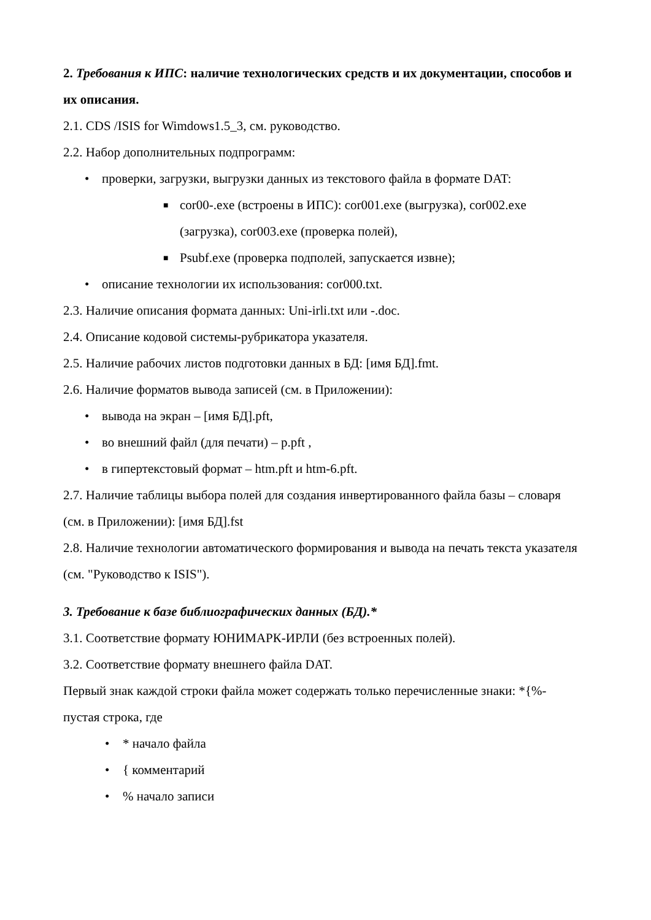2. Требования к ИПС: наличие технологических средств и их документации, способов и их описания.
2.1. CDS /ISIS for Wimdows1.5_3, см. руководство.
2.2. Набор дополнительных подпрограмм:
• проверки, загрузки, выгрузки данных из текстового файла в формате DAT:
■ cor00-.exe (встроены в ИПС): cor001.exe (выгрузка), cor002.exe (загрузка), cor003.exe (проверка полей),
■ Psubf.exe (проверка подполей, запускается извне);
• описание технологии их использования: cor000.txt.
2.3. Наличие описания формата данных: Uni-irli.txt или -.doc.
2.4. Описание кодовой системы-рубрикатора указателя.
2.5. Наличие рабочих листов подготовки данных в БД: [имя БД].fmt.
2.6. Наличие форматов вывода записей (см. в Приложении):
• вывода на экран – [имя БД].pft,
• во внешний файл (для печати) – p.pft ,
• в гипертекстовый формат – htm.pft и htm-6.pft.
2.7. Наличие таблицы выбора полей для создания инвертированного файла базы – словаря (см. в Приложении): [имя БД].fst
2.8. Наличие технологии автоматического формирования и вывода на печать текста указателя (см. "Руководство к ISIS").
3. Требование к базе библиографических данных (БД).*
3.1. Соответствие формату ЮНИМАРК-ИРЛИ (без встроенных полей).
3.2. Соответствие формату внешнего файла DAT.
Первый знак каждой строки файла может содержать только перечисленные знаки: *{%- пустая строка, где
• * начало файла
• { комментарий
•% начало записи